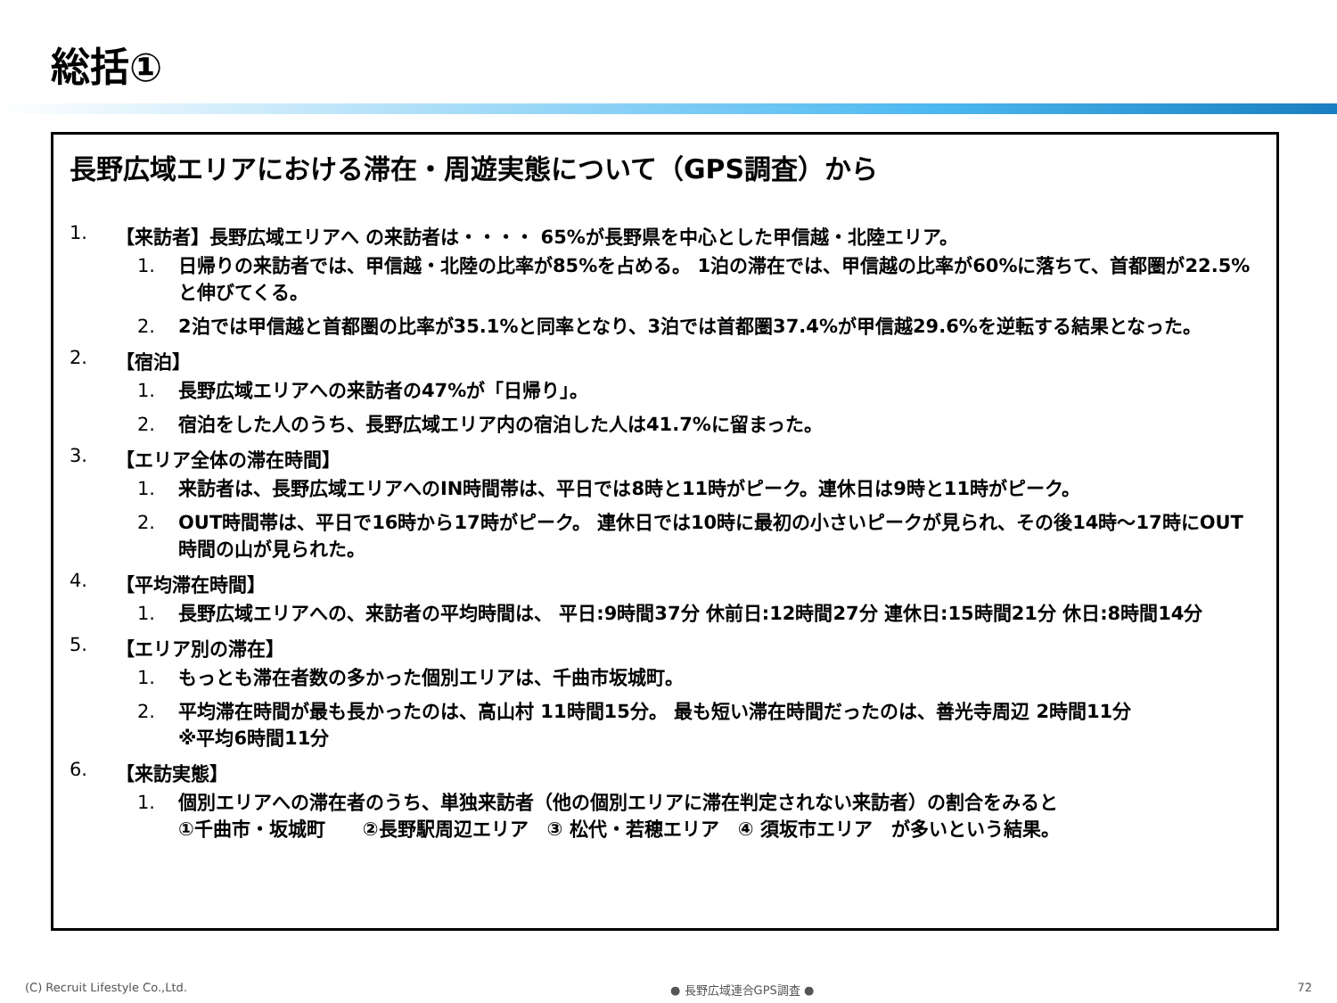総括①
長野広域エリアにおける滞在・周遊実態について（GPS調査）から
1. 【来訪者】長野広域エリアへ の来訪者は・・・・ 65%が長野県を中心とした甲信越・北陸エリア。
1. 日帰りの来訪者では、甲信越・北陸の比率が85%を占める。 1泊の滞在では、甲信越の比率が60%に落ちて、首都圏が22.5%と伸びてくる。
2. 2泊では甲信越と首都圏の比率が35.1%と同率となり、3泊では首都圏37.4%が甲信越29.6%を逆転する結果となった。
2. 【宿泊】
1. 長野広域エリアへの来訪者の47%が「日帰り」。
2. 宿泊をした人のうち、長野広域エリア内の宿泊した人は41.7%に留まった。
3. 【エリア全体の滞在時間】
1. 来訪者は、長野広域エリアへのIN時間帯は、平日では8時と11時がピーク。連休日は9時と11時がピーク。
2. OUT時間帯は、平日で16時から17時がピーク。 連休日では10時に最初の小さいピークが見られ、その後14時～17時にOUT時間の山が見られた。
4. 【平均滞在時間】
1. 長野広域エリアへの、来訪者の平均時間は、 平日:9時間37分 休前日:12時間27分 連休日:15時間21分 休日:8時間14分
5. 【エリア別の滞在】
1. もっとも滞在者数の多かった個別エリアは、千曲市坂城町。
2. 平均滞在時間が最も長かったのは、高山村 11時間15分。 最も短い滞在時間だったのは、善光寺周辺 2時間11分
※平均6時間11分
6. 【来訪実態】
1. 個別エリアへの滞在者のうち、単独来訪者（他の個別エリアに滞在判定されない来訪者）の割合をみると
①千曲市・坂城町　　②長野駅周辺エリア　③ 松代・若穂エリア　④ 須坂市エリア　が多いという結果。
(C) Recruit Lifestyle Co.,Ltd. ● 長野広域連合GPS調査 ● 72